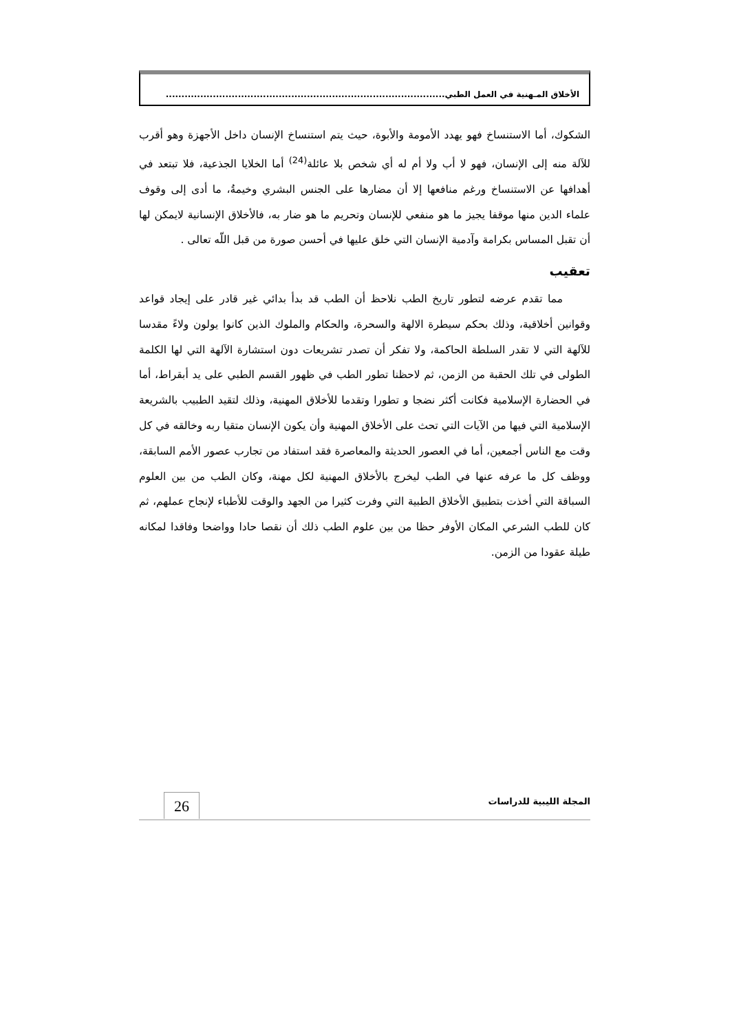الأخلاق المـهنية في العمل الطبي.........................................................................................
الشكوك، أما الاستنساخ فهو يهدد الأمومة والأبوة، حيث يتم استنساخ الإنسان داخل الأجهزة وهو أقرب للآلة منه إلى الإنسان، فهو لا أب ولا أم له أي شخص بلا عائلة<sup>(24)</sup> أما الخلايا الجذعية، فلا تبتعد في أهدافها عن الاستنساخ ورغم منافعها إلا أن مضارها على الجنس البشري وخيمةُ، ما أدى إلى وقوف علماء الدين منها موقفا يجيز ما هو منفعي للإنسان وتحريم ما هو ضار به، فالأخلاق الإنسانية لايمكن لها أن تقبل المساس بكرامة وآدمية الإنسان التي خلق عليها في أحسن صورة من قبل اللّه تعالى .
تعقيب
مما تقدم عرضه لتطور تاريخ الطب نلاحظ أن الطب قد بدأ بدائي غير قادر على إيجاد قواعد وقوانين أخلاقية، وذلك بحكم سيطرة الالهة والسحرة، والحكام والملوك الذين كانوا يولون ولاءً مقدسا للآلهة التي لا تقدر السلطة الحاكمة، ولا تفكر أن تصدر تشريعات دون استشارة الآلهة التي لها الكلمة الطولى في تلك الحقبة من الزمن، ثم لاحظنا تطور الطب في ظهور القسم الطبي على يد أبقراط، أما في الحضارة الإسلامية فكانت أكثر نضجا و تطورا وتقدما للأخلاق المهنية، وذلك لتقيد الطبيب بالشريعة الإسلامية التي فيها من الآيات التي تحث على الأخلاق المهنية وأن يكون الإنسان متقيا ربه وخالقه في كل وقت مع الناس أجمعين، أما في العصور الحديثة والمعاصرة فقد استفاد من تجارب عصور الأمم السابقة، ووظف كل ما عرفه عنها في الطب ليخرج بالأخلاق المهنية لكل مهنة، وكان الطب من بين العلوم السباقة التي أخذت بتطبيق الأخلاق الطبية التي وفرت كثيرا من الجهد والوقت للأطباء لإنجاح عملهم، ثم كان للطب الشرعي المكان الأوفر حظا من بين علوم الطب ذلك أن نقصا حادا وواضحا وفاقدا لمكانه طيلة عقودا من الزمن.
المجلة الليبية للدراسات 26